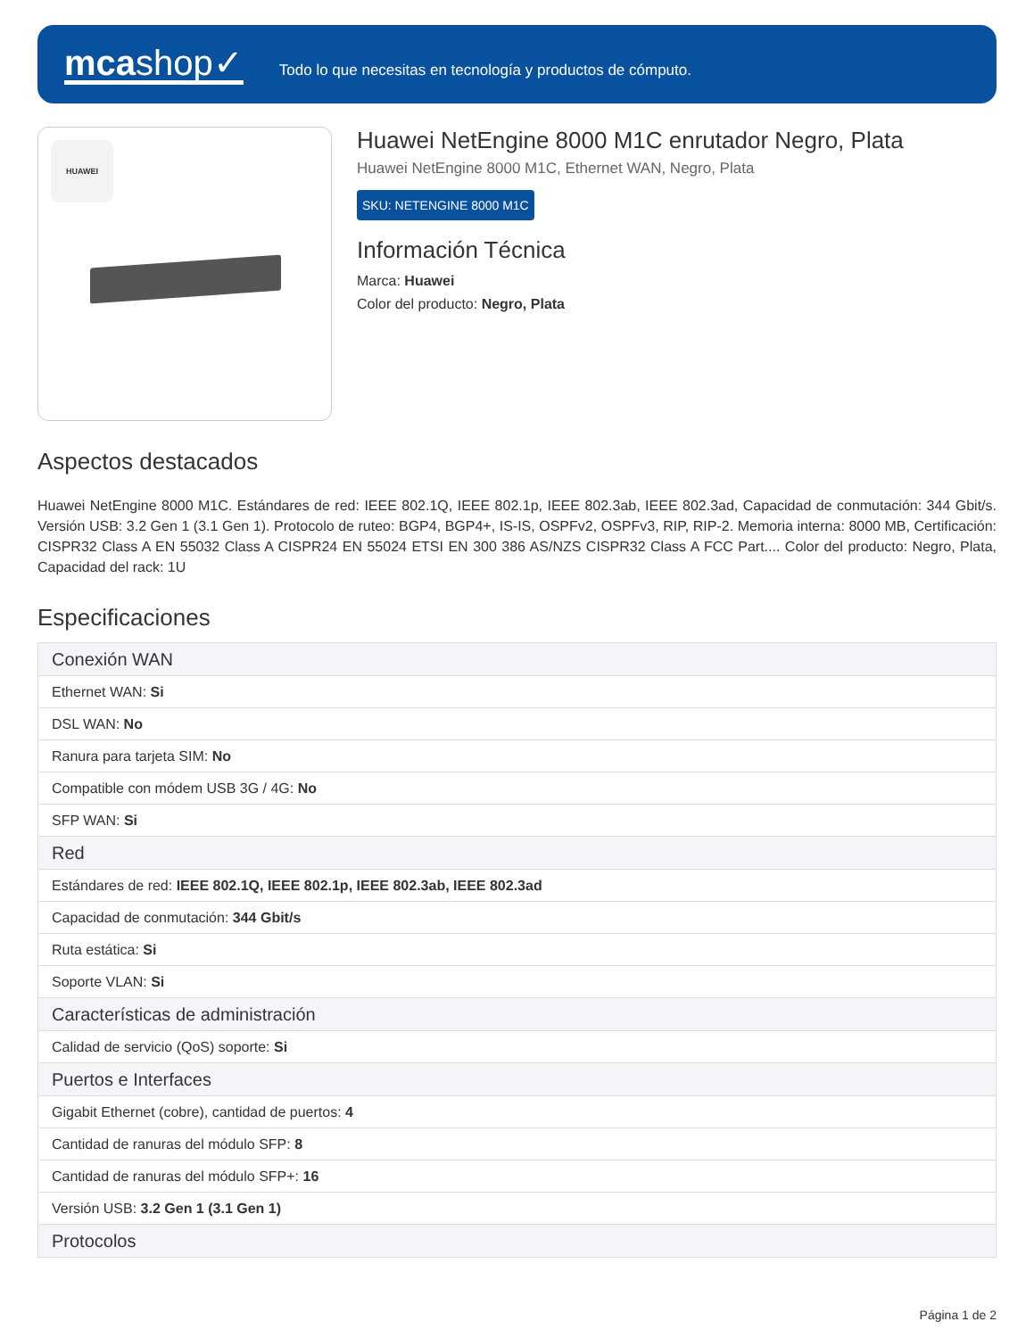mcashop✓
Todo lo que necesitas en tecnología y productos de cómputo.
HUAWEI
Huawei NetEngine 8000 M1C enrutador Negro, Plata
Huawei NetEngine 8000 M1C, Ethernet WAN, Negro, Plata
SKU: NETENGINE 8000 M1C
Información Técnica
Marca: Huawei
Color del producto: Negro, Plata
Aspectos destacados
Huawei NetEngine 8000 M1C. Estándares de red: IEEE 802.1Q, IEEE 802.1p, IEEE 802.3ab, IEEE 802.3ad, Capacidad de conmutación: 344 Gbit/s. Versión USB: 3.2 Gen 1 (3.1 Gen 1). Protocolo de ruteo: BGP4, BGP4+, IS-IS, OSPFv2, OSPFv3, RIP, RIP-2. Memoria interna: 8000 MB, Certificación: CISPR32 Class A EN 55032 Class A CISPR24 EN 55024 ETSI EN 300 386 AS/NZS CISPR32 Class A FCC Part.... Color del producto: Negro, Plata, Capacidad del rack: 1U
Especificaciones
| Conexión WAN |
| --- |
| Ethernet WAN: Si |
| DSL WAN: No |
| Ranura para tarjeta SIM: No |
| Compatible con módem USB 3G / 4G: No |
| SFP WAN: Si |
| Red |
| Estándares de red: IEEE 802.1Q, IEEE 802.1p, IEEE 802.3ab, IEEE 802.3ad |
| Capacidad de conmutación: 344 Gbit/s |
| Ruta estática: Si |
| Soporte VLAN: Si |
| Características de administración |
| Calidad de servicio (QoS) soporte: Si |
| Puertos e Interfaces |
| Gigabit Ethernet (cobre), cantidad de puertos: 4 |
| Cantidad de ranuras del módulo SFP: 8 |
| Cantidad de ranuras del módulo SFP+: 16 |
| Versión USB: 3.2 Gen 1 (3.1 Gen 1) |
| Protocolos |
Página 1 de 2